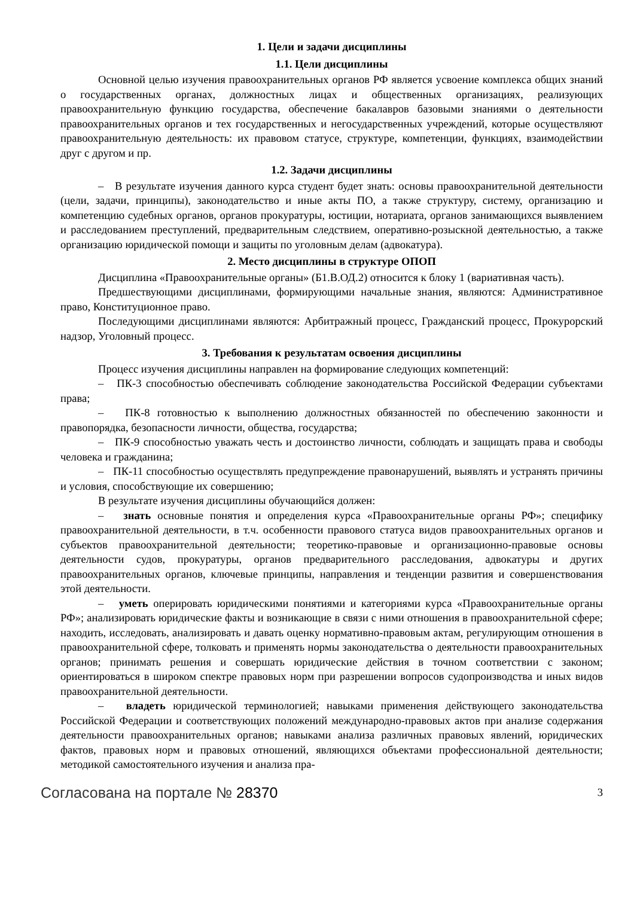1. Цели и задачи дисциплины
1.1. Цели дисциплины
Основной целью изучения правоохранительных органов РФ является усвоение комплекса общих знаний о государственных органах, должностных лицах и общественных организациях, реализующих правоохранительную функцию государства, обеспечение бакалавров базовыми знаниями о деятельности правоохранительных органов и тех государственных и негосударственных учреждений, которые осуществляют правоохранительную деятельность: их правовом статусе, структуре, компетенции, функциях, взаимодействии друг с другом и пр.
1.2. Задачи дисциплины
– В результате изучения данного курса студент будет знать: основы правоохранительной деятельности (цели, задачи, принципы), законодательство и иные акты ПО, а также структуру, систему, организацию и компетенцию судебных органов, органов прокуратуры, юстиции, нотариата, органов занимающихся выявлением и расследованием преступлений, предварительным следствием, оперативно-розыскной деятельностью, а также организацию юридической помощи и защиты по уголовным делам (адвокатура).
2. Место дисциплины в структуре ОПОП
Дисциплина «Правоохранительные органы» (Б1.В.ОД.2) относится к блоку 1 (вариативная часть).
Предшествующими дисциплинами, формирующими начальные знания, являются: Административное право, Конституционное право.
Последующими дисциплинами являются: Арбитражный процесс, Гражданский процесс, Прокурорский надзор, Уголовный процесс.
3. Требования к результатам освоения дисциплины
Процесс изучения дисциплины направлен на формирование следующих компетенций:
– ПК-3 способностью обеспечивать соблюдение законодательства Российской Федерации субъектами права;
– ПК-8 готовностью к выполнению должностных обязанностей по обеспечению законности и правопорядка, безопасности личности, общества, государства;
– ПК-9 способностью уважать честь и достоинство личности, соблюдать и защищать права и свободы человека и гражданина;
– ПК-11 способностью осуществлять предупреждение правонарушений, выявлять и устранять причины и условия, способствующие их совершению;
В результате изучения дисциплины обучающийся должен:
– знать основные понятия и определения курса «Правоохранительные органы РФ»; специфику правоохранительной деятельности, в т.ч. особенности правового статуса видов правоохранительных органов и субъектов правоохранительной деятельности; теоретико-правовые и организационно-правовые основы деятельности судов, прокуратуры, органов предварительного расследования, адвокатуры и других правоохранительных органов, ключевые принципы, направления и тенденции развития и совершенствования этой деятельности.
– уметь оперировать юридическими понятиями и категориями курса «Правоохранительные органы РФ»; анализировать юридические факты и возникающие в связи с ними отношения в правоохранительной сфере; находить, исследовать, анализировать и давать оценку нормативно-правовым актам, регулирующим отношения в правоохранительной сфере, толковать и применять нормы законодательства о деятельности правоохранительных органов; принимать решения и совершать юридические действия в точном соответствии с законом; ориентироваться в широком спектре правовых норм при разрешении вопросов судопроизводства и иных видов правоохранительной деятельности.
– владеть юридической терминологией; навыками применения действующего законодательства Российской Федерации и соответствующих положений международно-правовых актов при анализе содержания деятельности правоохранительных органов; навыками анализа различных правовых явлений, юридических фактов, правовых норм и правовых отношений, являющихся объектами профессиональной деятельности; методикой самостоятельного изучения и анализа пра-
Согласована на портале № 28370 3